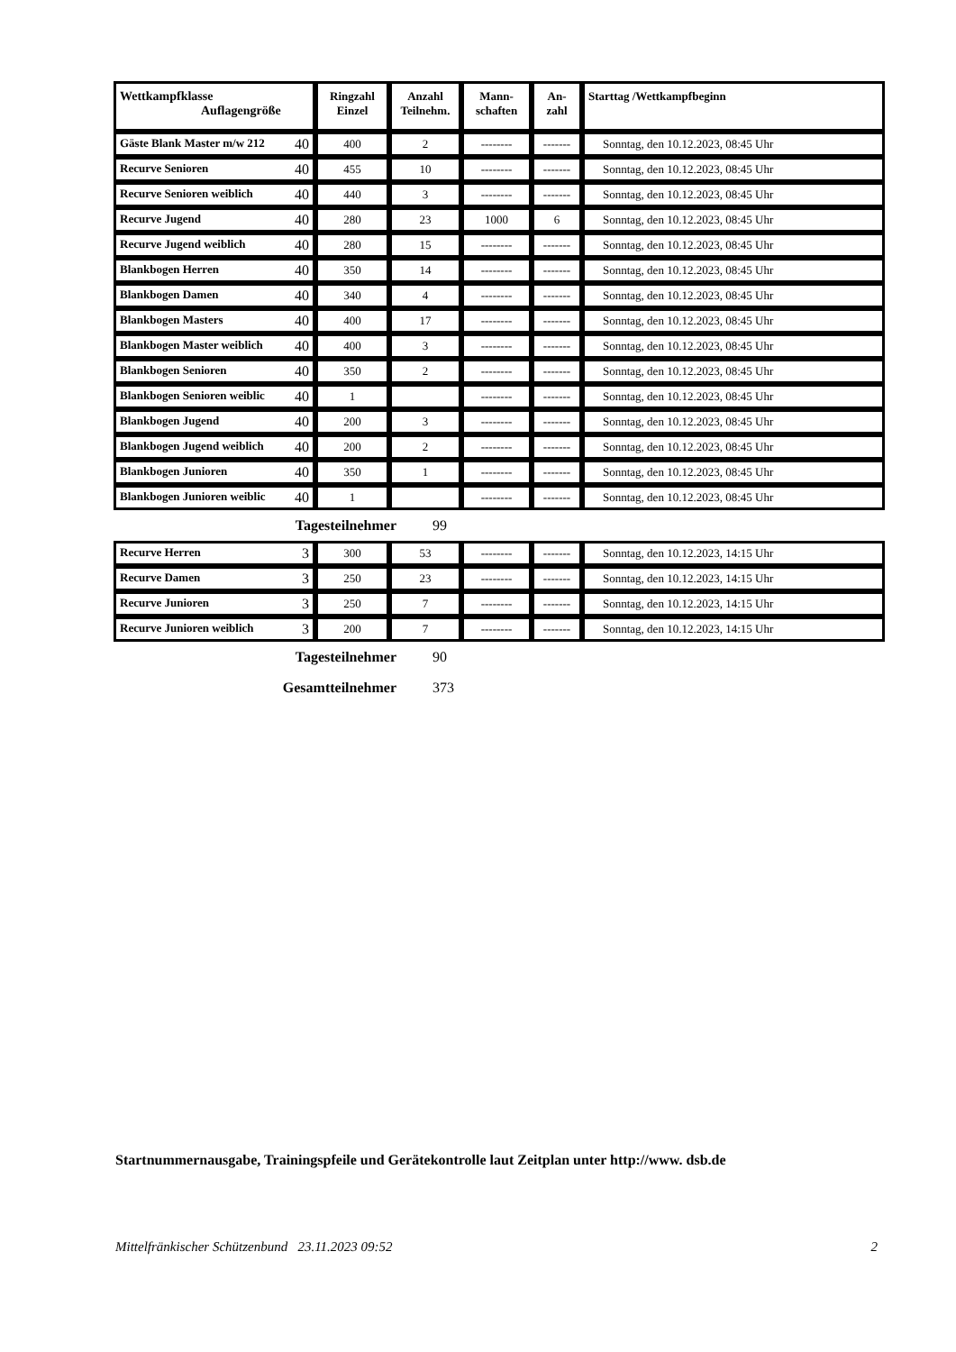| Wettkampfklasse Auflagengröße | Ringzahl Einzel | Anzahl Teilnehm. | Mann- schaften | An- zahl | Starttag /Wettkampfbeginn |
| --- | --- | --- | --- | --- | --- |
| Gäste Blank Master m/w 212 40 | 400 | 2 | -------- | ------- | Sonntag, den 10.12.2023, 08:45 Uhr |
| Recurve Senioren 40 | 455 | 10 | -------- | ------- | Sonntag, den 10.12.2023, 08:45 Uhr |
| Recurve Senioren weiblich 40 | 440 | 3 | -------- | ------- | Sonntag, den 10.12.2023, 08:45 Uhr |
| Recurve Jugend 40 | 280 | 23 | 1000 | 6 | Sonntag, den 10.12.2023, 08:45 Uhr |
| Recurve Jugend weiblich 40 | 280 | 15 | -------- | ------- | Sonntag, den 10.12.2023, 08:45 Uhr |
| Blankbogen Herren 40 | 350 | 14 | -------- | ------- | Sonntag, den 10.12.2023, 08:45 Uhr |
| Blankbogen Damen 40 | 340 | 4 | -------- | ------- | Sonntag, den 10.12.2023, 08:45 Uhr |
| Blankbogen Masters 40 | 400 | 17 | -------- | ------- | Sonntag, den 10.12.2023, 08:45 Uhr |
| Blankbogen Master weiblich 40 | 400 | 3 | -------- | ------- | Sonntag, den 10.12.2023, 08:45 Uhr |
| Blankbogen Senioren 40 | 350 | 2 | -------- | ------- | Sonntag, den 10.12.2023, 08:45 Uhr |
| Blankbogen Senioren weiblic 40 | 1 | | -------- | ------- | Sonntag, den 10.12.2023, 08:45 Uhr |
| Blankbogen Jugend 40 | 200 | 3 | -------- | ------- | Sonntag, den 10.12.2023, 08:45 Uhr |
| Blankbogen Jugend weiblich 40 | 200 | 2 | -------- | ------- | Sonntag, den 10.12.2023, 08:45 Uhr |
| Blankbogen Junioren 40 | 350 | 1 | -------- | ------- | Sonntag, den 10.12.2023, 08:45 Uhr |
| Blankbogen Junioren weiblic 40 | 1 | | -------- | ------- | Sonntag, den 10.12.2023, 08:45 Uhr |
Tagesteilnehmer 99
| Recurve Herren 3 | 300 | 53 | -------- | ------- | Sonntag, den 10.12.2023, 14:15 Uhr |
| Recurve Damen 3 | 250 | 23 | -------- | ------- | Sonntag, den 10.12.2023, 14:15 Uhr |
| Recurve Junioren 3 | 250 | 7 | -------- | ------- | Sonntag, den 10.12.2023, 14:15 Uhr |
| Recurve Junioren weiblich 3 | 200 | 7 | -------- | ------- | Sonntag, den 10.12.2023, 14:15 Uhr |
Tagesteilnehmer 90
Gesamtteilnehmer 373
Startnummernausgabe, Trainingspfeile und Gerätekontrolle laut Zeitplan unter http://www. dsb.de
Mittelfränkischer Schützenbund 23.11.2023 09:52 2